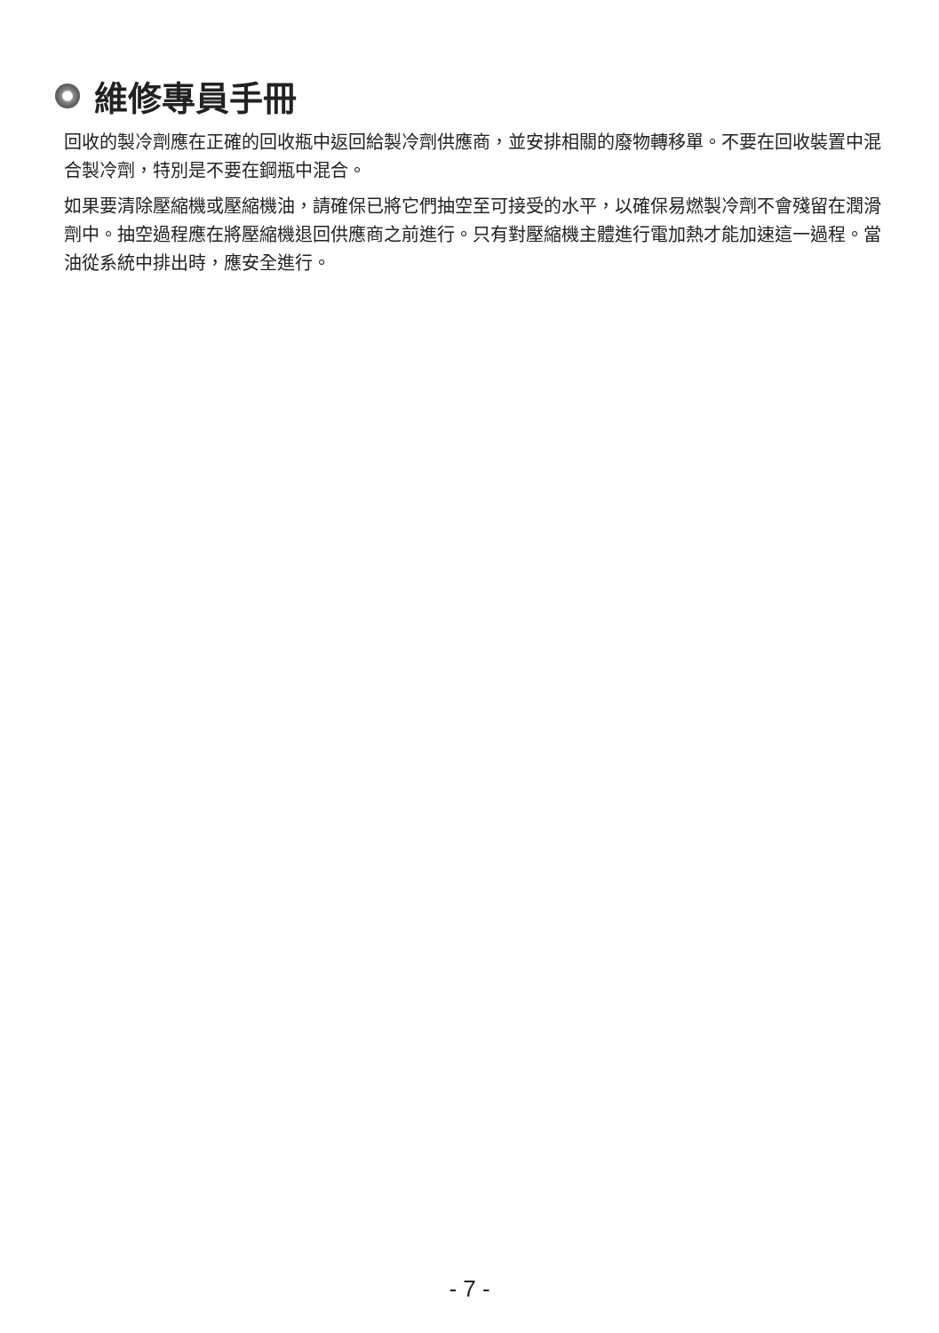維修專員手冊
回收的製冷劑應在正確的回收瓶中返回給製冷劑供應商，並安排相關的廢物轉移單。不要在回收裝置中混合製冷劑，特別是不要在鋼瓶中混合。
如果要清除壓縮機或壓縮機油，請確保已將它們抽空至可接受的水平，以確保易燃製冷劑不會殘留在潤滑劑中。抽空過程應在將壓縮機退回供應商之前進行。只有對壓縮機主體進行電加熱才能加速這一過程。當油從系統中排出時，應安全進行。
- 7 -